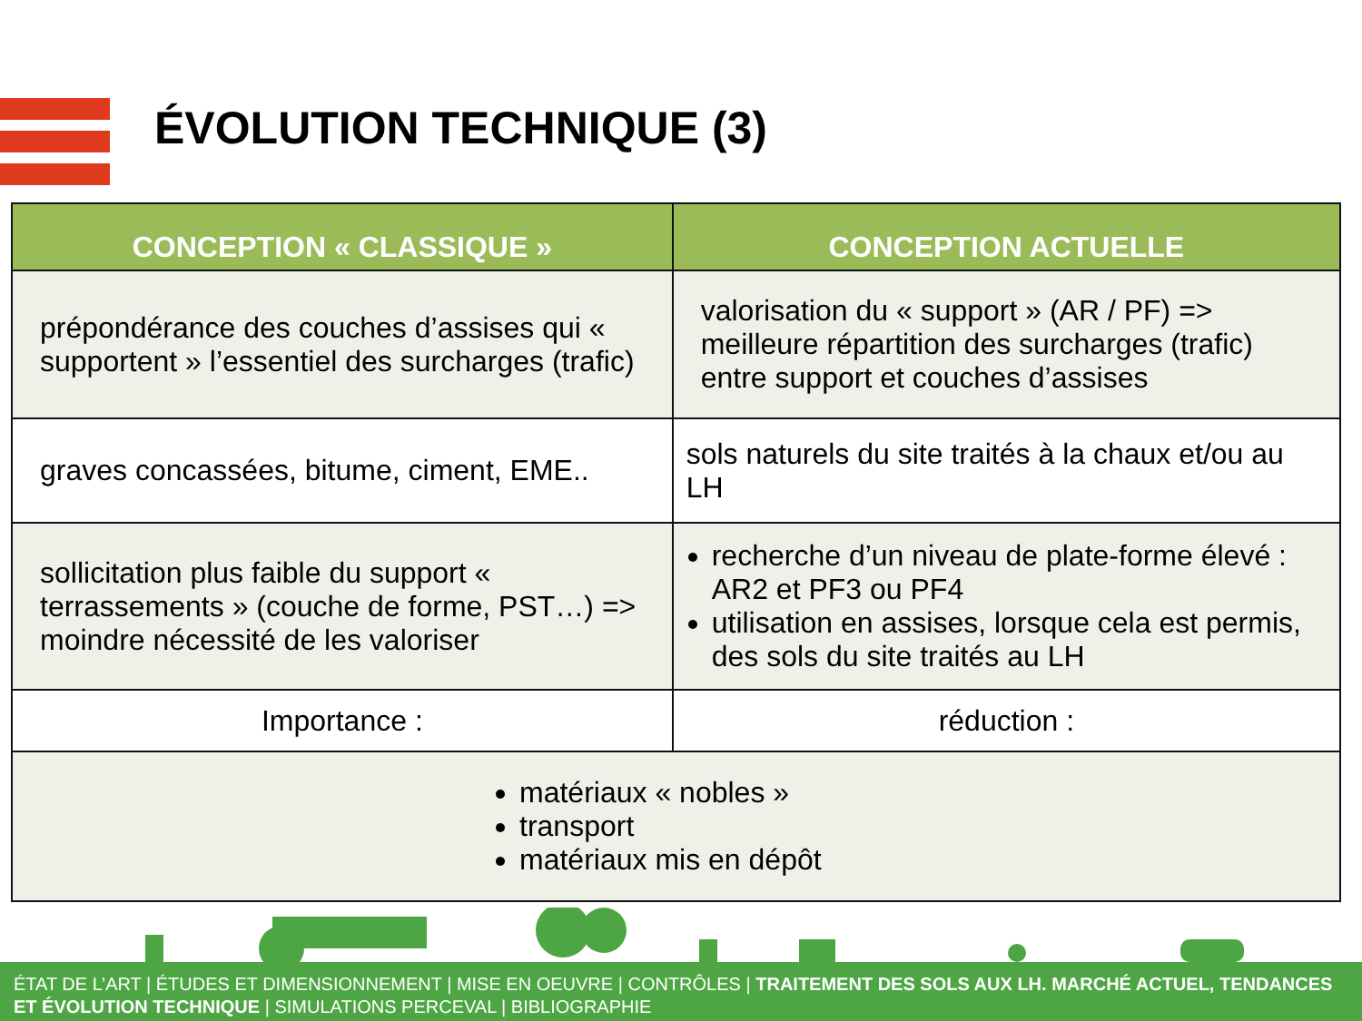ÉVOLUTION TECHNIQUE (3)
| CONCEPTION « CLASSIQUE » | CONCEPTION ACTUELLE |
| --- | --- |
| prépondérance des couches d’assises qui « supportent » l’essentiel des surcharges (trafic) | valorisation du « support » (AR / PF) => meilleure répartition des surcharges (trafic) entre support et couches d’assises |
| graves concassées, bitume, ciment, EME.. | sols naturels du site traités à la chaux et/ou au LH |
| sollicitation plus faible du support « terrassements » (couche de forme, PST…) => moindre nécessité de les valoriser | recherche d’un niveau de plate-forme élevé : AR2 et PF3 ou PF4 utilisation en assises, lorsque cela est permis, des sols du site traités au LH |
| Importance : | réduction : |
| matériaux « nobles » transport matériaux mis en dépôt | |
ÉTAT DE L’ART | ÉTUDES ET DIMENSIONNEMENT | MISE EN OEUVRE | CONTRÔLES | TRAITEMENT DES SOLS AUX LH. MARCHÉ ACTUEL, TENDANCES ET ÉVOLUTION TECHNIQUE | SIMULATIONS PERCEVAL | BIBLIOGRAPHIE